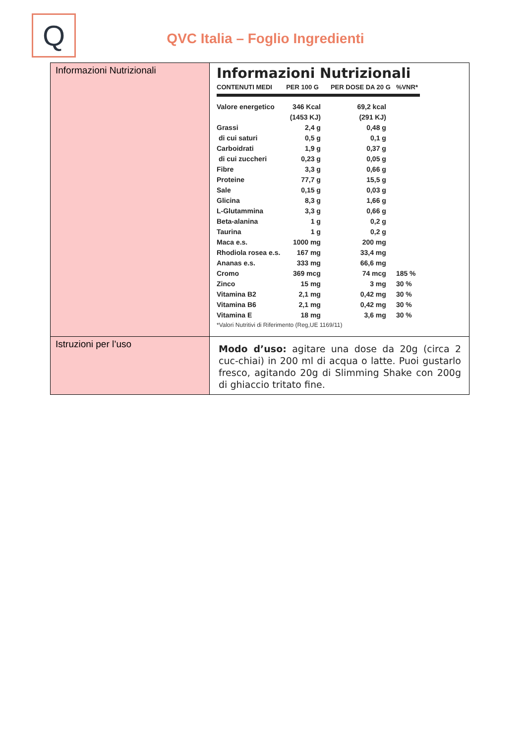Q
QVC Italia – Foglio Ingredienti
| Informazioni Nutrizionali | Informazioni Nutrizionali / CONTENUTI MEDI / PER 100 G / PER DOSE DA 20 G / %VNR* / / --- / --- / --- / --- / / Valore energetico / 346 Kcal / 69,2 kcal / / / / (1453 KJ) / (291 KJ) / / / Grassi / 2,4 g / 0,48 g / / / di cui saturi / 0,5 g / 0,1 g / / / Carboidrati / 1,9 g / 0,37 g / / / di cui zuccheri / 0,23 g / 0,05 g / / / Fibre / 3,3 g / 0,66 g / / / Proteine / 77,7 g / 15,5 g / / / Sale / 0,15 g / 0,03 g / / / Glicina / 8,3 g / 1,66 g / / / L-Glutammina / 3,3 g / 0,66 g / / / Beta-alanina / 1 g / 0,2 g / / / Taurina / 1 g / 0,2 g / / / Maca e.s. / 1000 mg / 200 mg / / / Rhodiola rosea e.s. / 167 mg / 33,4 mg / / / Ananas e.s. / 333 mg / 66,6 mg / / / Cromo / 369 mcg / 74 mcg / 185 % / / Zinco / 15 mg / 3 mg / 30 % / / Vitamina B2 / 2,1 mg / 0,42 mg / 30 % / / Vitamina B6 / 2,1 mg / 0,42 mg / 30 % / / Vitamina E / 18 mg / 3,6 mg / 30 % / *Valori Nutritivi di Riferimento (Reg,UE 1169/11) |
| Istruzioni per l’uso | Modo d’uso: agitare una dose da 20g (circa 2 cuc-chiai) in 200 ml di acqua o latte. Puoi gustarlo fresco, agitando 20g di Slimming Shake con 200g di ghiaccio tritato fine. |